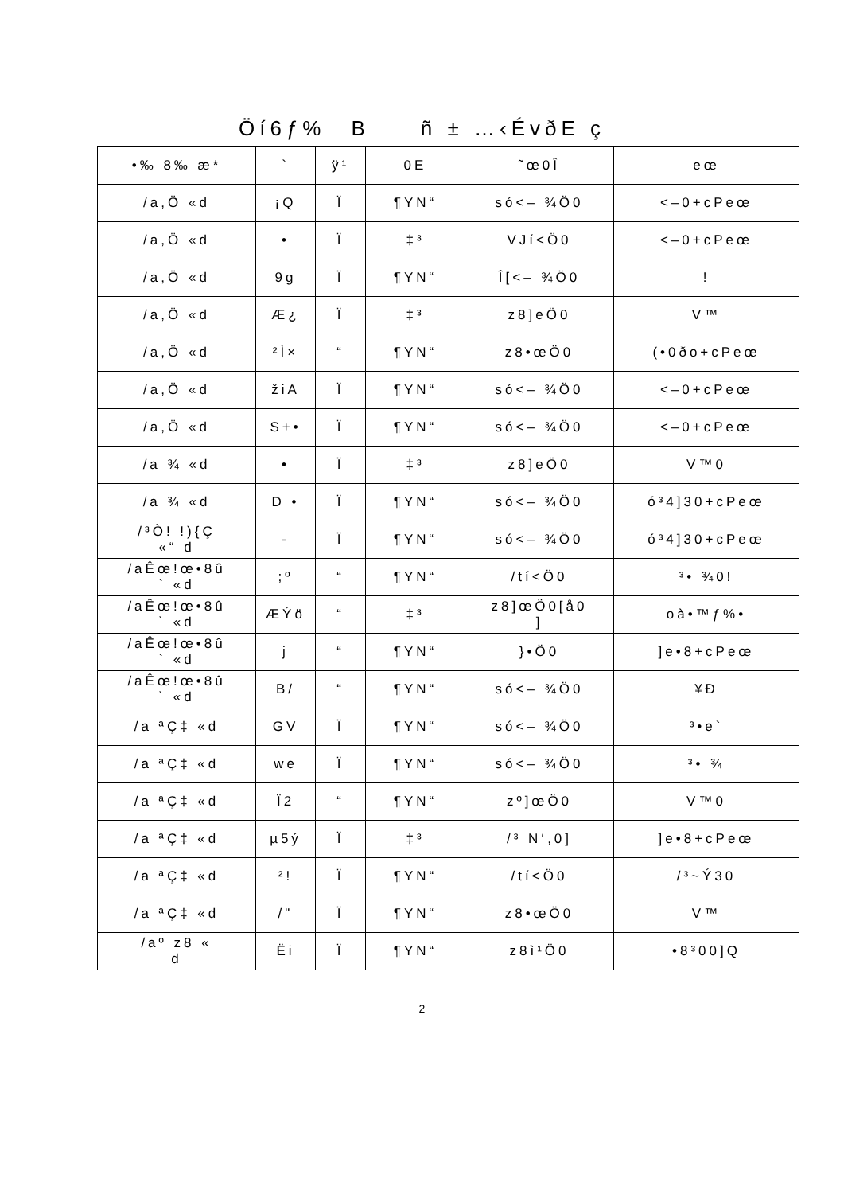Öí6ƒ%　B　　ñ ± …‹ÉvðE ç
| •‰ 8‰ æ* | ` | ÿ¹ | 0E | ˜œ0Î | eœ |
| /a,Ö «d | ¡Q | Ï | ¶YN“ | só<– ¾Ö0 | <–0+cPeœ |
| /a,Ö «d | • | Ï | ‡³ | VJí<Ö0 | <–0+cPeœ |
| /a,Ö «d | 9g | Ï | ¶YN“ | Î[<– ¾Ö0 | ! |
| /a,Ö «d | Æ¿ | Ï | ‡³ | z8]eÖ0 | V™ |
| /a,Ö «d | ²Ì× | “ | ¶YN“ | z8•œÖ0 | (•0ðo+cPeœ |
| /a,Ö «d | žiA | Ï | ¶YN“ | só<– ¾Ö0 | <–0+cPeœ |
| /a,Ö «d | S+• | Ï | ¶YN“ | só<– ¾Ö0 | <–0+cPeœ |
| /a ¾ «d | • | Ï | ‡³ | z8]eÖ0 | V™0 |
| /a ¾ «d | D • | Ï | ¶YN“ | só<– ¾Ö0 | ó³4]30+cPeœ |
| /³Ò! !){Ç «“ d | - | Ï | ¶YN“ | só<– ¾Ö0 | ó³4]30+cPeœ |
| /aÊœ!œ•8û ` «d | ;º | “ | ¶YN“ | /tí<Ö0 | ³• ¾0! |
| /aÊœ!œ•8û ` «d | ÆÝö | “ | ‡³ | z8]œÖ0[å0 ] | oà•™ƒ%• |
| /aÊœ!œ•8û ` «d | j | “ | ¶YN“ | }•Ö0 | ]e•8+cPeœ |
| /aÊœ!œ•8û ` «d | B/ | “ | ¶YN“ | só<– ¾Ö0 | ¥Ð |
| /a ªÇ‡ «d | GV | Ï | ¶YN“ | só<– ¾Ö0 | ³•e` |
| /a ªÇ‡ «d | we | Ï | ¶YN“ | só<– ¾Ö0 | ³• ¾ |
| /a ªÇ‡ «d | Ï2 | “ | ¶YN“ | zº]œÖ0 | V™0 |
| /a ªÇ‡ «d | µ5ý | Ï | ‡³ | /³ N‘,0] | ]e•8+cPeœ |
| /a ªÇ‡ «d | ²! | Ï | ¶YN“ | /tí<Ö0 | /³~Ý30 |
| /a ªÇ‡ «d | /" | Ï | ¶YN“ | z8•œÖ0 | V™ |
| /aº z8 « d | Ëi | Ï | ¶YN“ | z8ì¹Ö0 | •8³00]Q |
2